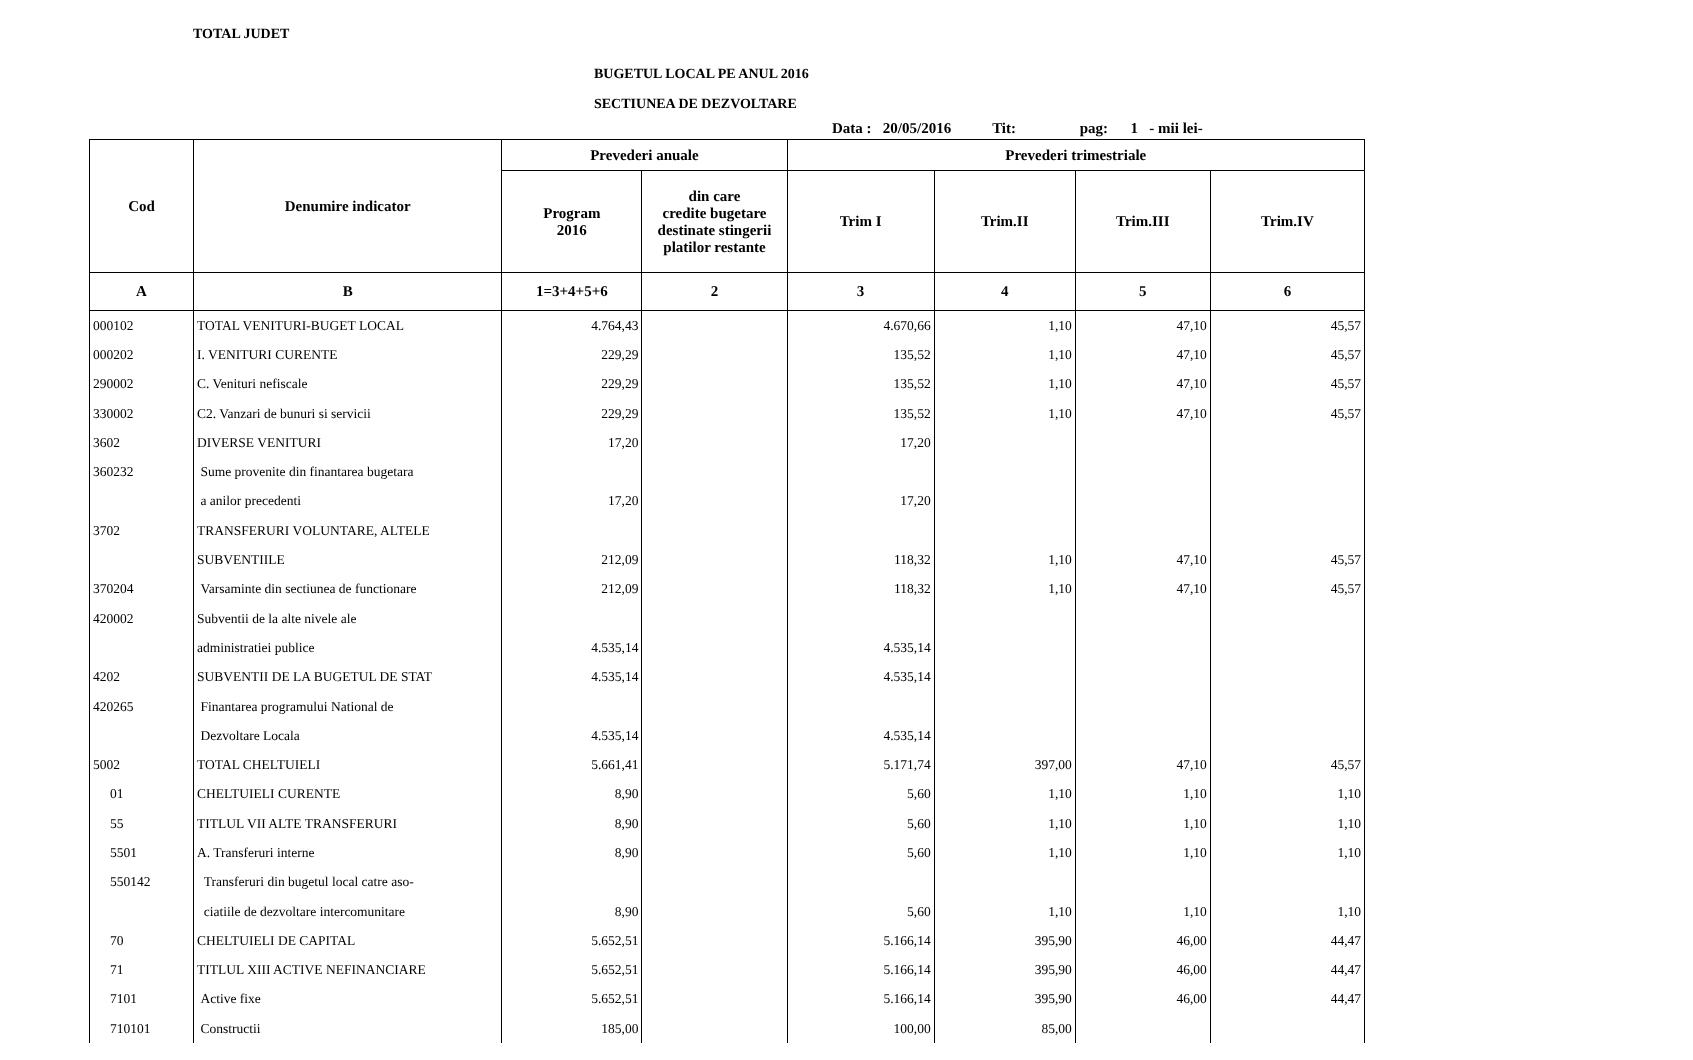TOTAL JUDET
BUGETUL LOCAL PE ANUL 2016
SECTIUNEA DE DEZVOLTARE
Data : 20/05/2016 Tit: pag: 1 - mii lei-
| Cod | Denumire indicator | Prevederi anuale | | Prevederi trimestriale | | | |
| --- | --- | --- | --- | --- | --- | --- | --- |
| | | Program 2016 | din care credite bugetare destinate stingerii platilor restante | Trim I | Trim.II | Trim.III | Trim.IV |
| A | B | 1=3+4+5+6 | 2 | 3 | 4 | 5 | 6 |
| 000102 | TOTAL VENITURI-BUGET LOCAL | 4.764,43 | | 4.670,66 | 1,10 | 47,10 | 45,57 |
| 000202 | I. VENITURI CURENTE | 229,29 | | 135,52 | 1,10 | 47,10 | 45,57 |
| 290002 | C. Venituri nefiscale | 229,29 | | 135,52 | 1,10 | 47,10 | 45,57 |
| 330002 | C2. Vanzari de bunuri si servicii | 229,29 | | 135,52 | 1,10 | 47,10 | 45,57 |
| 3602 | DIVERSE VENITURI | 17,20 | | 17,20 | | | |
| 360232 | Sume provenite din finantarea bugetara | | | | | | |
| | a anilor precedenti | 17,20 | | 17,20 | | | |
| 3702 | TRANSFERURI VOLUNTARE, ALTELE | | | | | | |
| | SUBVENTIILE | 212,09 | | 118,32 | 1,10 | 47,10 | 45,57 |
| 370204 | Varsaminte din sectiunea de functionare | 212,09 | | 118,32 | 1,10 | 47,10 | 45,57 |
| 420002 | Subventii de la alte nivele ale | | | | | | |
| | administratiei publice | 4.535,14 | | 4.535,14 | | | |
| 4202 | SUBVENTII DE LA BUGETUL DE STAT | 4.535,14 | | 4.535,14 | | | |
| 420265 | Finantarea programului National de | | | | | | |
| | Dezvoltare Locala | 4.535,14 | | 4.535,14 | | | |
| 5002 | TOTAL CHELTUIELI | 5.661,41 | | 5.171,74 | 397,00 | 47,10 | 45,57 |
| 01 | CHELTUIELI CURENTE | 8,90 | | 5,60 | 1,10 | 1,10 | 1,10 |
| 55 | TITLUL VII ALTE TRANSFERURI | 8,90 | | 5,60 | 1,10 | 1,10 | 1,10 |
| 5501 | A. Transferuri interne | 8,90 | | 5,60 | 1,10 | 1,10 | 1,10 |
| 550142 | Transferuri din bugetul local catre aso- | | | | | | |
| | ciatiile de dezvoltare intercomunitare | 8,90 | | 5,60 | 1,10 | 1,10 | 1,10 |
| 70 | CHELTUIELI DE CAPITAL | 5.652,51 | | 5.166,14 | 395,90 | 46,00 | 44,47 |
| 71 | TITLUL XIII ACTIVE NEFINANCIARE | 5.652,51 | | 5.166,14 | 395,90 | 46,00 | 44,47 |
| 7101 | Active fixe | 5.652,51 | | 5.166,14 | 395,90 | 46,00 | 44,47 |
| 710101 | Constructii | 185,00 | | 100,00 | 85,00 | | |